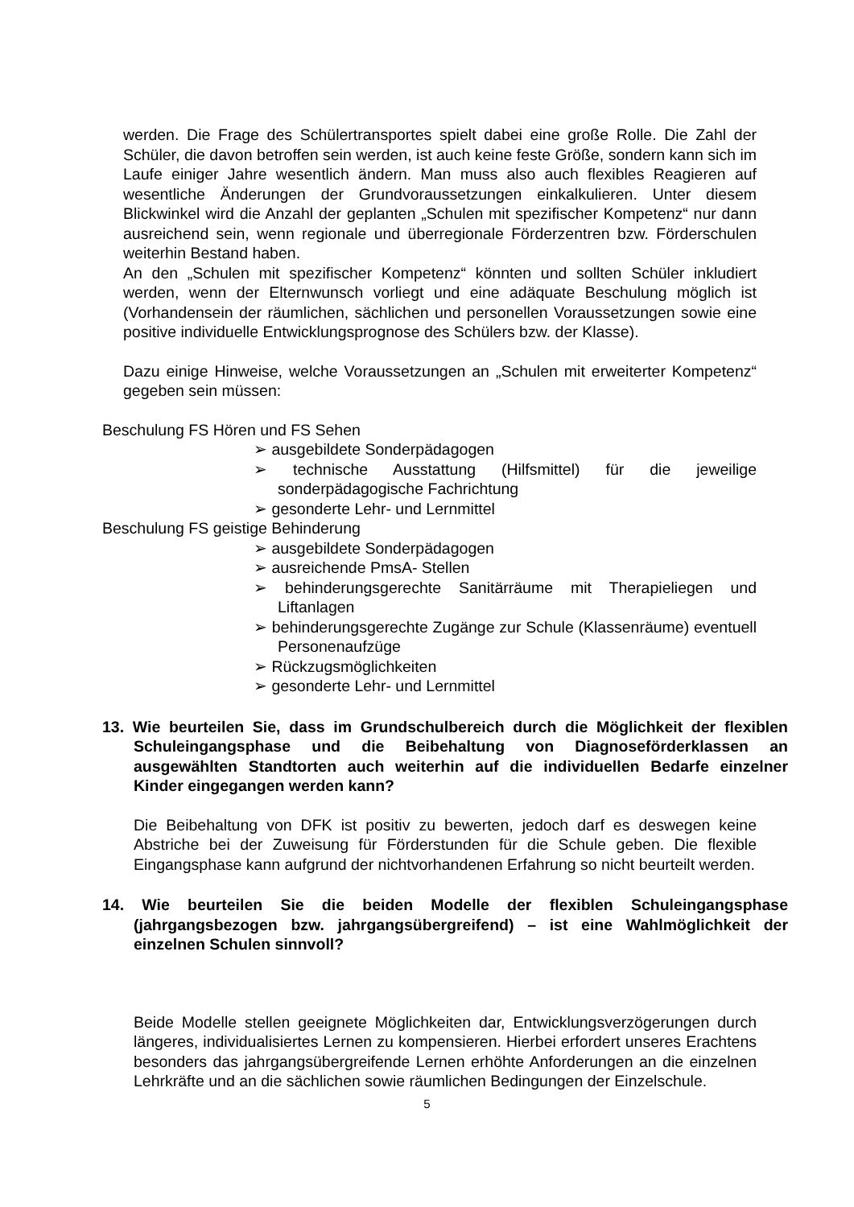werden. Die Frage des Schülertransportes spielt dabei eine große Rolle. Die Zahl der Schüler, die davon betroffen sein werden, ist auch keine feste Größe, sondern kann sich im Laufe einiger Jahre wesentlich ändern. Man muss also auch flexibles Reagieren auf wesentliche Änderungen der Grundvoraussetzungen einkalkulieren. Unter diesem Blickwinkel wird die Anzahl der geplanten „Schulen mit spezifischer Kompetenz“ nur dann ausreichend sein, wenn regionale und überregionale Förderzentren bzw. Förderschulen weiterhin Bestand haben.
An den „Schulen mit spezifischer Kompetenz“ könnten und sollten Schüler inkludiert werden, wenn der Elternwunsch vorliegt und eine adäquate Beschulung möglich ist (Vorhandensein der räumlichen, sächlichen und personellen Voraussetzungen sowie eine positive individuelle Entwicklungsprognose des Schülers bzw. der Klasse).
Dazu einige Hinweise, welche Voraussetzungen an „Schulen mit erweiterter Kompetenz“ gegeben sein müssen:
Beschulung FS Hören und FS Sehen
➢ ausgebildete Sonderpädagogen
➢ technische Ausstattung (Hilfsmittel) für die jeweilige sonderpädagogische Fachrichtung
➢ gesonderte Lehr- und Lernmittel
Beschulung FS geistige Behinderung
➢ ausgebildete Sonderpädagogen
➢ ausreichende PmsA- Stellen
➢ behinderungsgerechte Sanitärräume mit Therapieliegen und Liftanlagen
➢ behinderungsgerechte Zugänge zur Schule (Klassenräume) eventuell Personenaufzüge
➢ Rückzugsmöglichkeiten
➢ gesonderte Lehr- und Lernmittel
13. Wie beurteilen Sie, dass im Grundschulbereich durch die Möglichkeit der flexiblen Schuleingangsphase und die Beibehaltung von Diagnoseförderklassen an ausgewählten Standtorten auch weiterhin auf die individuellen Bedarfe einzelner Kinder eingegangen werden kann?
Die Beibehaltung von DFK ist positiv zu bewerten, jedoch darf es deswegen keine Abstriche bei der Zuweisung für Förderstunden für die Schule geben. Die flexible Eingangsphase kann aufgrund der nichtvorhandenen Erfahrung so nicht beurteilt werden.
14. Wie beurteilen Sie die beiden Modelle der flexiblen Schuleingangsphase (jahrgangsbezogen bzw. jahrgangsübergreifend) – ist eine Wahlmöglichkeit der einzelnen Schulen sinnvoll?
Beide Modelle stellen geeignete Möglichkeiten dar, Entwicklungsverzögerungen durch längeres, individualisiertes Lernen zu kompensieren. Hierbei erfordert unseres Erachtens besonders das jahrgangsübergreifende Lernen erhöhte Anforderungen an die einzelnen Lehrkräfte und an die sächlichen sowie räumlichen Bedingungen der Einzelschule.
5